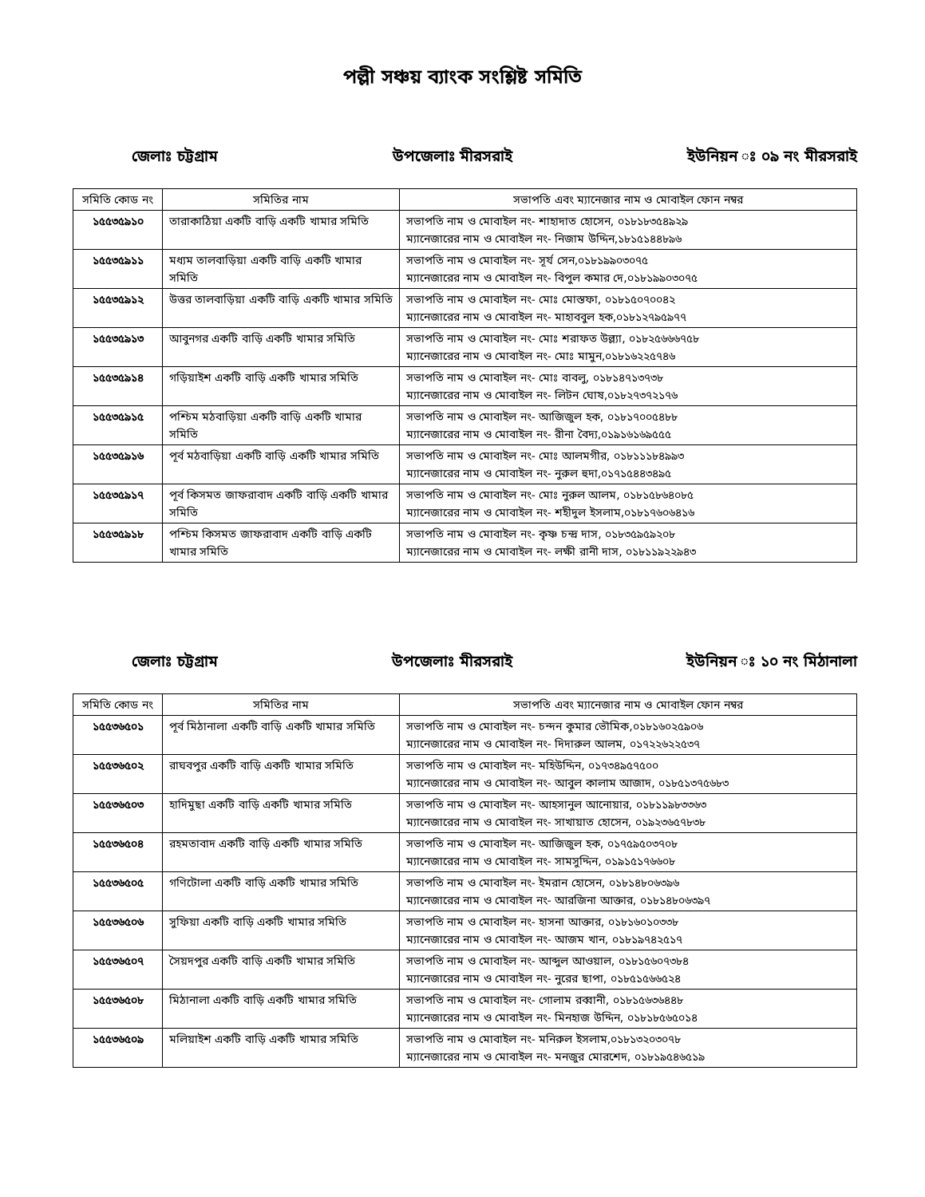পল্লী সঞ্চয় ব্যাংক সংশ্লিষ্ট সমিতি
জেলাঃ চট্টগ্রাম উপজেলাঃ মীরসরাই ইউনিয়ন ঃ ০৯ নং মীরসরাই
| সমিতি কোড নং | সমিতির নাম | সভাপতি এবং ম্যানেজার নাম ও মোবাইল ফোন নম্বর |
| --- | --- | --- |
| ১৫৫৩৫৯১০ | তারাকাঠিয়া একটি বাড়ি একটি খামার সমিতি | সভাপতি নাম ও মোবাইল নং- শাহাদাত হোসেন, ০১৮১৮৩৫৪৯২৯ ম্যানেজারের নাম ও মোবাইল নং- নিজাম উদ্দিন,১৮১৫১৪৪৮৯৬ |
| ১৫৫৩৫৯১১ | মধ্যম তালবাড়িয়া একটি বাড়ি একটি খামার সমিতি | সভাপতি নাম ও মোবাইল নং- সূর্য সেন,০১৮১৯৯০৩০৭৫ ম্যানেজারের নাম ও মোবাইল নং- বিপুল কমার দে,০১৮১৯৯০৩০৭৫ |
| ১৫৫৩৫৯১২ | উত্তর তালবাড়িয়া একটি বাড়ি একটি খামার সমিতি | সভাপতি নাম ও মোবাইল নং- মোঃ মোস্তফা, ০১৮১৫০৭০০৪২ ম্যানেজারের নাম ও মোবাইল নং- মাহাববুল হক,০১৮১২৭৯৫৯৭৭ |
| ১৫৫৩৫৯১৩ | আবুনগর একটি বাড়ি একটি খামার সমিতি | সভাপতি নাম ও মোবাইল নং- মোঃ শরাফত উল্ল্যা, ০১৮২৫৬৬৬৭৫৮ ম্যানেজারের নাম ও মোবাইল নং- মোঃ মামুন,০১৮১৬২২৫৭৪৬ |
| ১৫৫৩৫৯১৪ | গড়িয়াইশ একটি বাড়ি একটি খামার সমিতি | সভাপতি নাম ও মোবাইল নং- মোঃ বাবলু, ০১৮১৪৭১৩৭৩৮ ম্যানেজারের নাম ও মোবাইল নং- লিটন ঘোষ,০১৮২৭৩৭২১৭৬ |
| ১৫৫৩৫৯১৫ | পশ্চিম মঠবাড়িয়া একটি বাড়ি একটি খামার সমিতি | সভাপতি নাম ও মোবাইল নং- আজিজুল হক, ০১৮১৭০০৫৪৮৮ ম্যানেজারের নাম ও মোবাইল নং- রীনা বৈদ্য,০১৯১৬১৬৯৫৫৫ |
| ১৫৫৩৫৯১৬ | পূর্ব মঠবাড়িয়া একটি বাড়ি একটি খামার সমিতি | সভাপতি নাম ও মোবাইল নং- মোঃ আলমগীর, ০১৮১১১৮৪৯৯৩ ম্যানেজারের নাম ও মোবাইল নং- নুরুল হুদা,০১৭১৫৪৪৩৪৯৫ |
| ১৫৫৩৫৯১৭ | পূর্ব কিসমত জাফরাবাদ একটি বাড়ি একটি খামার সমিতি | সভাপতি নাম ও মোবাইল নং- মোঃ নুরুল আলম, ০১৮১৫৮৬৪০৮৫ ম্যানেজারের নাম ও মোবাইল নং- শহীদুল ইসলাম,০১৮১৭৬০৬৪১৬ |
| ১৫৫৩৫৯১৮ | পশ্চিম কিসমত জাফরাবাদ একটি বাড়ি একটি খামার সমিতি | সভাপতি নাম ও মোবাইল নং- কৃষ্ণ চন্দ্র দাস, ০১৮৩৫৯৫৯২০৮ ম্যানেজারের নাম ও মোবাইল নং- লক্ষী রানী দাস, ০১৮১১৯২২৯৪৩ |
জেলাঃ চট্টগ্রাম উপজেলাঃ মীরসরাই ইউনিয়ন ঃ ১০ নং মিঠানালা
| সমিতি কোড নং | সমিতির নাম | সভাপতি এবং ম্যানেজার নাম ও মোবাইল ফোন নম্বর |
| --- | --- | --- |
| ১৫৫৩৬৫০১ | পূর্ব মিঠানালা একটি বাড়ি একটি খামার সমিতি | সভাপতি নাম ও মোবাইল নং- চন্দন কুমার ভৌমিক,০১৮১৬০২৫৯০৬ ম্যানেজারের নাম ও মোবাইল নং- দিদারুল আলম, ০১৭২২৬২২৫৩৭ |
| ১৫৫৩৬৫০২ | রাঘবপুর একটি বাড়ি একটি খামার সমিতি | সভাপতি নাম ও মোবাইল নং- মহিউদ্দিন, ০১৭৩৪৯৫৭৫০০ ম্যানেজারের নাম ও মোবাইল নং- আবুল কালাম আজাদ, ০১৮৫১৩৭৫৬৮৩ |
| ১৫৫৩৬৫০৩ | হাদিমুছা একটি বাড়ি একটি খামার সমিতি | সভাপতি নাম ও মোবাইল নং- আহসানুল আনোয়ার, ০১৮১১৯৮৩৩৬৩ ম্যানেজারের নাম ও মোবাইল নং- সাখায়াত হোসেন, ০১৯২৩৬৫৭৮৩৮ |
| ১৫৫৩৬৫০৪ | রহমতাবাদ একটি বাড়ি একটি খামার সমিতি | সভাপতি নাম ও মোবাইল নং- আজিজুল হক, ০১৭৫৯৫০৩৭০৮ ম্যানেজারের নাম ও মোবাইল নং- সামসুদ্দিন, ০১৯১৫১৭৬৬০৮ |
| ১৫৫৩৬৫০৫ | গণিটোলা একটি বাড়ি একটি খামার সমিতি | সভাপতি নাম ও মোবাইল নং- ইমরান হোসেন, ০১৮১৪৮০৬৩৯৬ ম্যানেজারের নাম ও মোবাইল নং- আরজিনা আক্তার, ০১৮১৪৮০৬৩৯৭ |
| ১৫৫৩৬৫০৬ | সুফিয়া একটি বাড়ি একটি খামার সমিতি | সভাপতি নাম ও মোবাইল নং- হাসনা আক্তার, ০১৮১৬০১০৩৩৮ ম্যানেজারের নাম ও মোবাইল নং- আজম খান, ০১৮১৯৭৪২৫১৭ |
| ১৫৫৩৬৫০৭ | সৈয়দপুর একটি বাড়ি একটি খামার সমিতি | সভাপতি নাম ও মোবাইল নং- আব্দুল আওয়াল, ০১৮১৫৬০৭৩৮৪ ম্যানেজারের নাম ও মোবাইল নং- নুরের ছাপা, ০১৮৫১৫৬৬৫২৪ |
| ১৫৫৩৬৫০৮ | মিঠানালা একটি বাড়ি একটি খামার সমিতি | সভাপতি নাম ও মোবাইল নং- গোলাম রব্বানী, ০১৮১৫৬৩৬৪৪৮ ম্যানেজারের নাম ও মোবাইল নং- মিনহাজ উদ্দিন, ০১৮১৮৫৬৫০১৪ |
| ১৫৫৩৬৫০৯ | মলিয়াইশ একটি বাড়ি একটি খামার সমিতি | সভাপতি নাম ও মোবাইল নং- মনিরুল ইসলাম,০১৮১৩২০৩০৭৮ ম্যানেজারের নাম ও মোবাইল নং- মনজুর মোরশেদ, ০১৮১৯৫৪৬৫১৯ |